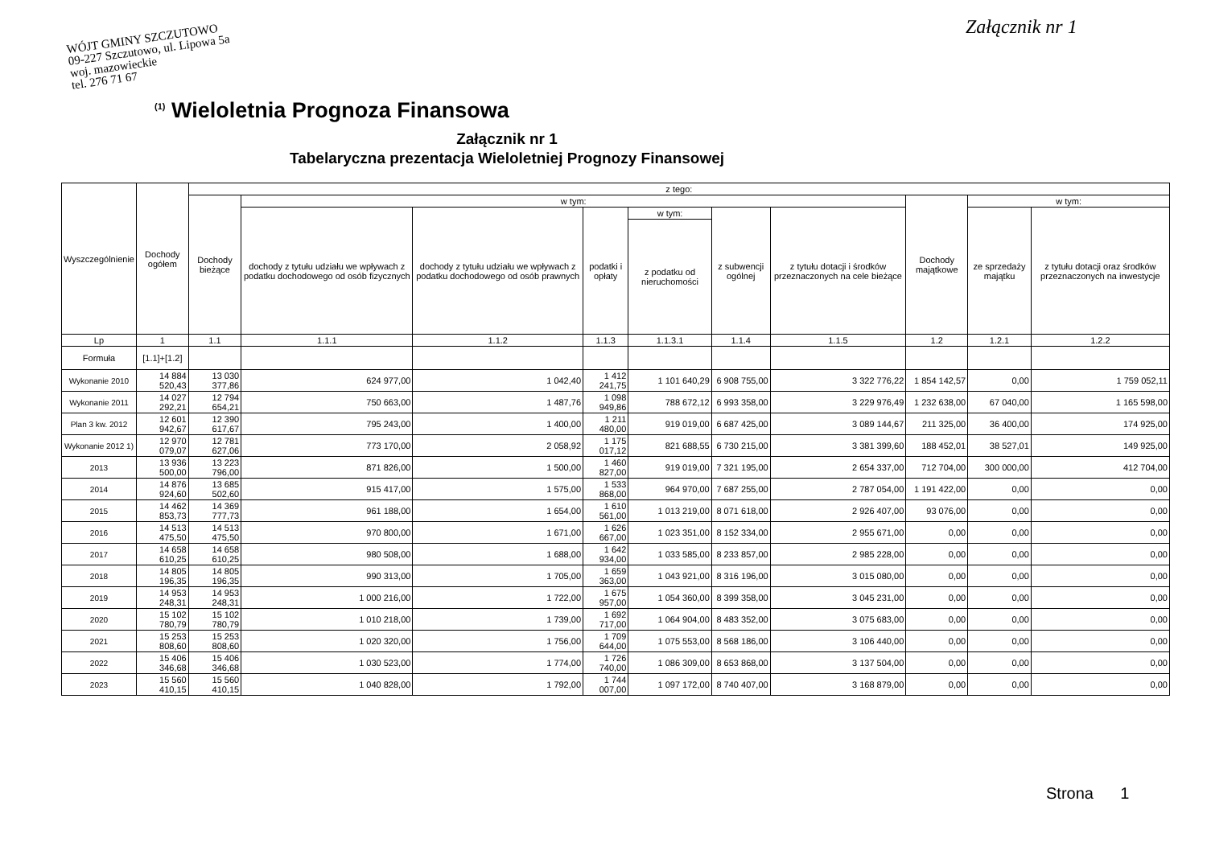WÓJT GMINY SZCZUTOWO
09-227 Szczutowo, ul. Lipowa 5a
woj. mazowieckie
tel. 276 71 67
Załącznik nr 1
<sup>(1)</sup> Wieloletnia Prognoza Finansowa
Załącznik nr 1
Tabelaryczna prezentacja Wieloletniej Prognozy Finansowej
| Wyszczególnienie | Dochody ogółem | z tego: | | | | | | | | | |
| --- | --- | --- | --- | --- | --- | --- | --- | --- | --- | --- | --- |
| | | Dochody bieżące | w tym: | | | | | | Dochody majątkowe | w tym: | |
| | | | dochody z tytułu udziału we wpływach z podatku dochodowego od osób fizycznych | dochody z tytułu udziału we wpływach z podatku dochodowego od osób prawnych | podatki i opłaty | w tym: | z subwencji ogólnej | z tytułu dotacji i środków przeznaczonych na cele bieżące | | ze sprzedaży majątku | z tytułu dotacji oraz środków przeznaczonych na inwestycje |
| | | | | | | z podatku od nieruchomości | | | | | |
| Lp | 1 | 1.1 | 1.1.1 | 1.1.2 | 1.1.3 | 1.1.3.1 | 1.1.4 | 1.1.5 | 1.2 | 1.2.1 | 1.2.2 |
| Formuła | [1.1]+[1.2] | | | | | | | | | | |
| Wykonanie 2010 | 14 884 520,43 | 13 030 377,86 | 624 977,00 | 1 042,40 | 1 412 241,75 | 1 101 640,29 | 6 908 755,00 | 3 322 776,22 | 1 854 142,57 | 0,00 | 1 759 052,11 |
| Wykonanie 2011 | 14 027 292,21 | 12 794 654,21 | 750 663,00 | 1 487,76 | 1 098 949,86 | 788 672,12 | 6 993 358,00 | 3 229 976,49 | 1 232 638,00 | 67 040,00 | 1 165 598,00 |
| Plan 3 kw. 2012 | 12 601 942,67 | 12 390 617,67 | 795 243,00 | 1 400,00 | 1 211 480,00 | 919 019,00 | 6 687 425,00 | 3 089 144,67 | 211 325,00 | 36 400,00 | 174 925,00 |
| Wykonanie 2012 1) | 12 970 079,07 | 12 781 627,06 | 773 170,00 | 2 058,92 | 1 175 017,12 | 821 688,55 | 6 730 215,00 | 3 381 399,60 | 188 452,01 | 38 527,01 | 149 925,00 |
| 2013 | 13 936 500,00 | 13 223 796,00 | 871 826,00 | 1 500,00 | 1 460 827,00 | 919 019,00 | 7 321 195,00 | 2 654 337,00 | 712 704,00 | 300 000,00 | 412 704,00 |
| 2014 | 14 876 924,60 | 13 685 502,60 | 915 417,00 | 1 575,00 | 1 533 868,00 | 964 970,00 | 7 687 255,00 | 2 787 054,00 | 1 191 422,00 | 0,00 | 0,00 |
| 2015 | 14 462 853,73 | 14 369 777,73 | 961 188,00 | 1 654,00 | 1 610 561,00 | 1 013 219,00 | 8 071 618,00 | 2 926 407,00 | 93 076,00 | 0,00 | 0,00 |
| 2016 | 14 513 475,50 | 14 513 475,50 | 970 800,00 | 1 671,00 | 1 626 667,00 | 1 023 351,00 | 8 152 334,00 | 2 955 671,00 | 0,00 | 0,00 | 0,00 |
| 2017 | 14 658 610,25 | 14 658 610,25 | 980 508,00 | 1 688,00 | 1 642 934,00 | 1 033 585,00 | 8 233 857,00 | 2 985 228,00 | 0,00 | 0,00 | 0,00 |
| 2018 | 14 805 196,35 | 14 805 196,35 | 990 313,00 | 1 705,00 | 1 659 363,00 | 1 043 921,00 | 8 316 196,00 | 3 015 080,00 | 0,00 | 0,00 | 0,00 |
| 2019 | 14 953 248,31 | 14 953 248,31 | 1 000 216,00 | 1 722,00 | 1 675 957,00 | 1 054 360,00 | 8 399 358,00 | 3 045 231,00 | 0,00 | 0,00 | 0,00 |
| 2020 | 15 102 780,79 | 15 102 780,79 | 1 010 218,00 | 1 739,00 | 1 692 717,00 | 1 064 904,00 | 8 483 352,00 | 3 075 683,00 | 0,00 | 0,00 | 0,00 |
| 2021 | 15 253 808,60 | 15 253 808,60 | 1 020 320,00 | 1 756,00 | 1 709 644,00 | 1 075 553,00 | 8 568 186,00 | 3 106 440,00 | 0,00 | 0,00 | 0,00 |
| 2022 | 15 406 346,68 | 15 406 346,68 | 1 030 523,00 | 1 774,00 | 1 726 740,00 | 1 086 309,00 | 8 653 868,00 | 3 137 504,00 | 0,00 | 0,00 | 0,00 |
| 2023 | 15 560 410,15 | 15 560 410,15 | 1 040 828,00 | 1 792,00 | 1 744 007,00 | 1 097 172,00 | 8 740 407,00 | 3 168 879,00 | 0,00 | 0,00 | 0,00 |
Strona 1